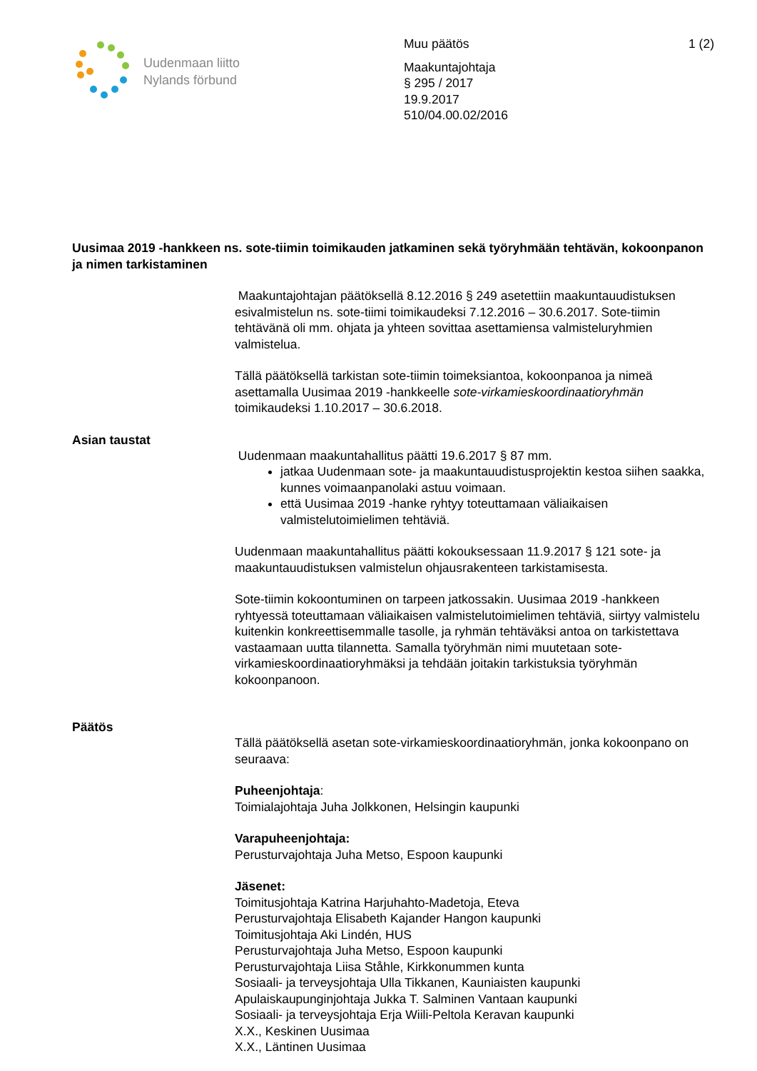Uudenmaan liitto
Nylands förbund
Muu päätös 1 (2)
Maakuntajohtaja
§ 295 / 2017
19.9.2017
510/04.00.02/2016
Uusimaa 2019 -hankkeen ns. sote-tiimin toimikauden jatkaminen sekä työryhmään tehtävän, kokoonpanon ja nimen tarkistaminen
Maakuntajohtajan päätöksellä 8.12.2016 § 249 asetettiin maakuntauudistuksen esivalmistelun ns. sote-tiimi toimikaudeksi 7.12.2016 – 30.6.2017. Sote-tiimin tehtävänä oli mm. ohjata ja yhteen sovittaa asettamiensa valmisteluryhmien valmistelua.
Tällä päätöksellä tarkistan sote-tiimin toimeksiantoa, kokoonpanoa ja nimeä asettamalla Uusimaa 2019 -hankkeelle sote-virkamieskoordinaatioryhmän toimikaudeksi 1.10.2017 – 30.6.2018.
Asian taustat
Uudenmaan maakuntahallitus päätti 19.6.2017 § 87 mm.
jatkaa Uudenmaan sote- ja maakuntauudistusprojektin kestoa siihen saakka, kunnes voimaanpanolaki astuu voimaan.
että Uusimaa 2019 -hanke ryhtyy toteuttamaan väliaikaisen valmistelutoimielimen tehtäviä.
Uudenmaan maakuntahallitus päätti kokouksessaan 11.9.2017 § 121 sote- ja maakuntauudistuksen valmistelun ohjausrakenteen tarkistamisesta.
Sote-tiimin kokoontuminen on tarpeen jatkossakin. Uusimaa 2019 -hankkeen ryhtyessä toteuttamaan väliaikaisen valmistelutoimielimen tehtäviä, siirtyy valmistelu kuitenkin konkreettisemmalle tasolle, ja ryhmän tehtäväksi antoa on tarkistettava vastaamaan uutta tilannetta. Samalla työryhmän nimi muutetaan sote-virkamieskoordinaatioryhmäksi ja tehdään joitakin tarkistuksia työryhmän kokoonpanoon.
Päätös
Tällä päätöksellä asetan sote-virkamieskoordinaatioryhmän, jonka kokoonpano on seuraava:
Puheenjohtaja:
Toimialajohtaja Juha Jolkkonen, Helsingin kaupunki
Varapuheenjohtaja:
Perusturvajohtaja Juha Metso, Espoon kaupunki
Jäsenet:
Toimitusjohtaja Katrina Harjuhahto-Madetoja, Eteva
Perusturvajohtaja Elisabeth Kajander Hangon kaupunki
Toimitusjohtaja Aki Lindén, HUS
Perusturvajohtaja Juha Metso, Espoon kaupunki
Perusturvajohtaja Liisa Ståhle, Kirkkonummen kunta
Sosiaali- ja terveysjohtaja Ulla Tikkanen, Kauniaisten kaupunki
Apulaiskaupunginjohtaja Jukka T. Salminen Vantaan kaupunki
Sosiaali- ja terveysjohtaja Erja Wiili-Peltola Keravan kaupunki
X.X., Keskinen Uusimaa
X.X., Läntinen Uusimaa